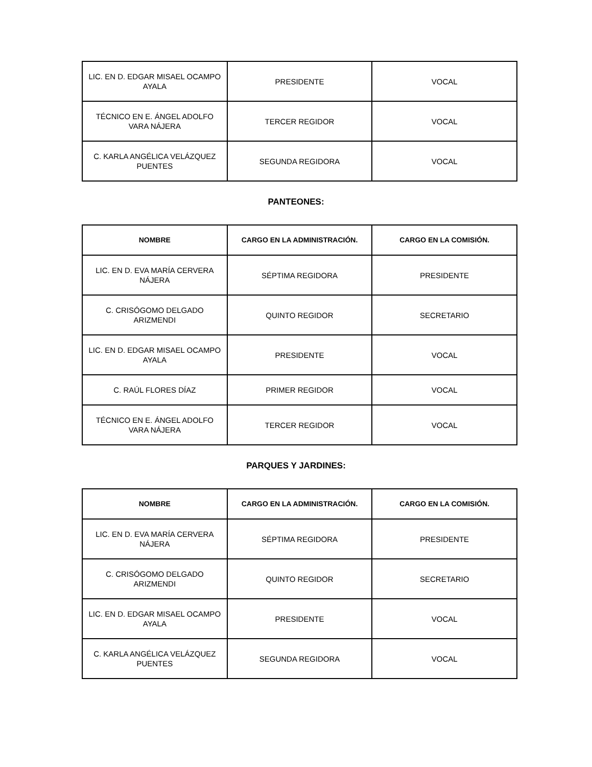| LIC. EN D. EDGAR MISAEL OCAMPO AYALA | PRESIDENTE | VOCAL |
| TÉCNICO EN E. ÁNGEL ADOLFO VARA NÁJERA | TERCER REGIDOR | VOCAL |
| C. KARLA ANGÉLICA VELÁZQUEZ PUENTES | SEGUNDA REGIDORA | VOCAL |
PANTEONES:
| NOMBRE | CARGO EN LA ADMINISTRACIÓN. | CARGO EN LA COMISIÓN. |
| --- | --- | --- |
| LIC. EN D. EVA MARÍA CERVERA NÁJERA | SÉPTIMA REGIDORA | PRESIDENTE |
| C. CRISÓGOMO DELGADO ARIZMENDI | QUINTO REGIDOR | SECRETARIO |
| LIC. EN D. EDGAR MISAEL OCAMPO AYALA | PRESIDENTE | VOCAL |
| C. RAÚL FLORES DÍAZ | PRIMER REGIDOR | VOCAL |
| TÉCNICO EN E. ÁNGEL ADOLFO VARA NÁJERA | TERCER REGIDOR | VOCAL |
PARQUES Y JARDINES:
| NOMBRE | CARGO EN LA ADMINISTRACIÓN. | CARGO EN LA COMISIÓN. |
| --- | --- | --- |
| LIC. EN D. EVA MARÍA CERVERA NÁJERA | SÉPTIMA REGIDORA | PRESIDENTE |
| C. CRISÓGOMO DELGADO ARIZMENDI | QUINTO REGIDOR | SECRETARIO |
| LIC. EN D. EDGAR MISAEL OCAMPO AYALA | PRESIDENTE | VOCAL |
| C. KARLA ANGÉLICA VELÁZQUEZ PUENTES | SEGUNDA REGIDORA | VOCAL |